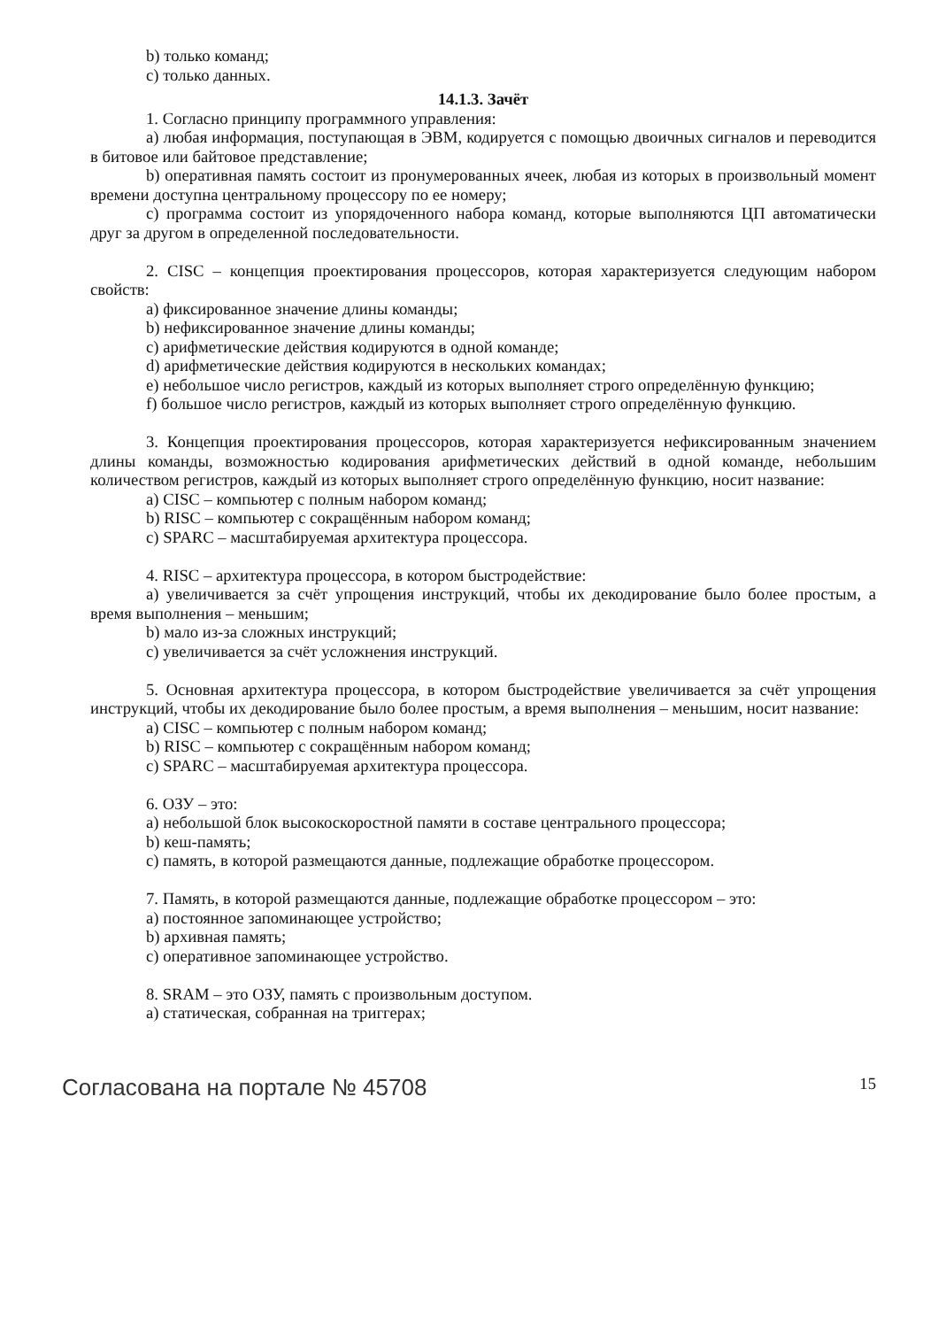b) только команд;
c) только данных.
14.1.3. Зачёт
1. Согласно принципу программного управления:
a) любая информация, поступающая в ЭВМ, кодируется с помощью двоичных сигналов и переводится в битовое или байтовое представление;
b) оперативная память состоит из пронумерованных ячеек, любая из которых в произвольный момент времени доступна центральному процессору по ее номеру;
c) программа состоит из упорядоченного набора команд, которые выполняются ЦП автоматически друг за другом в определенной последовательности.
2. CISC – концепция проектирования процессоров, которая характеризуется следующим набором свойств:
a) фиксированное значение длины команды;
b) нефиксированное значение длины команды;
c) арифметические действия кодируются в одной команде;
d) арифметические действия кодируются в нескольких командах;
e) небольшое число регистров, каждый из которых выполняет строго определённую функцию;
f) большое число регистров, каждый из которых выполняет строго определённую функцию.
3. Концепция проектирования процессоров, которая характеризуется нефиксированным значением длины команды, возможностью кодирования арифметических действий в одной команде, небольшим количеством регистров, каждый из которых выполняет строго определённую функцию, носит название:
a) CISC – компьютер с полным набором команд;
b) RISC – компьютер с сокращённым набором команд;
c) SPARC – масштабируемая архитектура процессора.
4. RISC – архитектура процессора, в котором быстродействие:
a) увеличивается за счёт упрощения инструкций, чтобы их декодирование было более простым, а время выполнения – меньшим;
b) мало из-за сложных инструкций;
c) увеличивается за счёт усложнения инструкций.
5. Основная архитектура процессора, в котором быстродействие увеличивается за счёт упрощения инструкций, чтобы их декодирование было более простым, а время выполнения – меньшим, носит название:
a) CISC – компьютер с полным набором команд;
b) RISC – компьютер с сокращённым набором команд;
c) SPARC – масштабируемая архитектура процессора.
6. ОЗУ – это:
a) небольшой блок высокоскоростной памяти в составе центрального процессора;
b) кеш-память;
c) память, в которой размещаются данные, подлежащие обработке процессором.
7. Память, в которой размещаются данные, подлежащие обработке процессором – это:
a) постоянное запоминающее устройство;
b) архивная память;
c) оперативное запоминающее устройство.
8. SRAM – это ОЗУ, память с произвольным доступом.
a) статическая, собранная на триггерах;
Согласована на портале № 45708 15